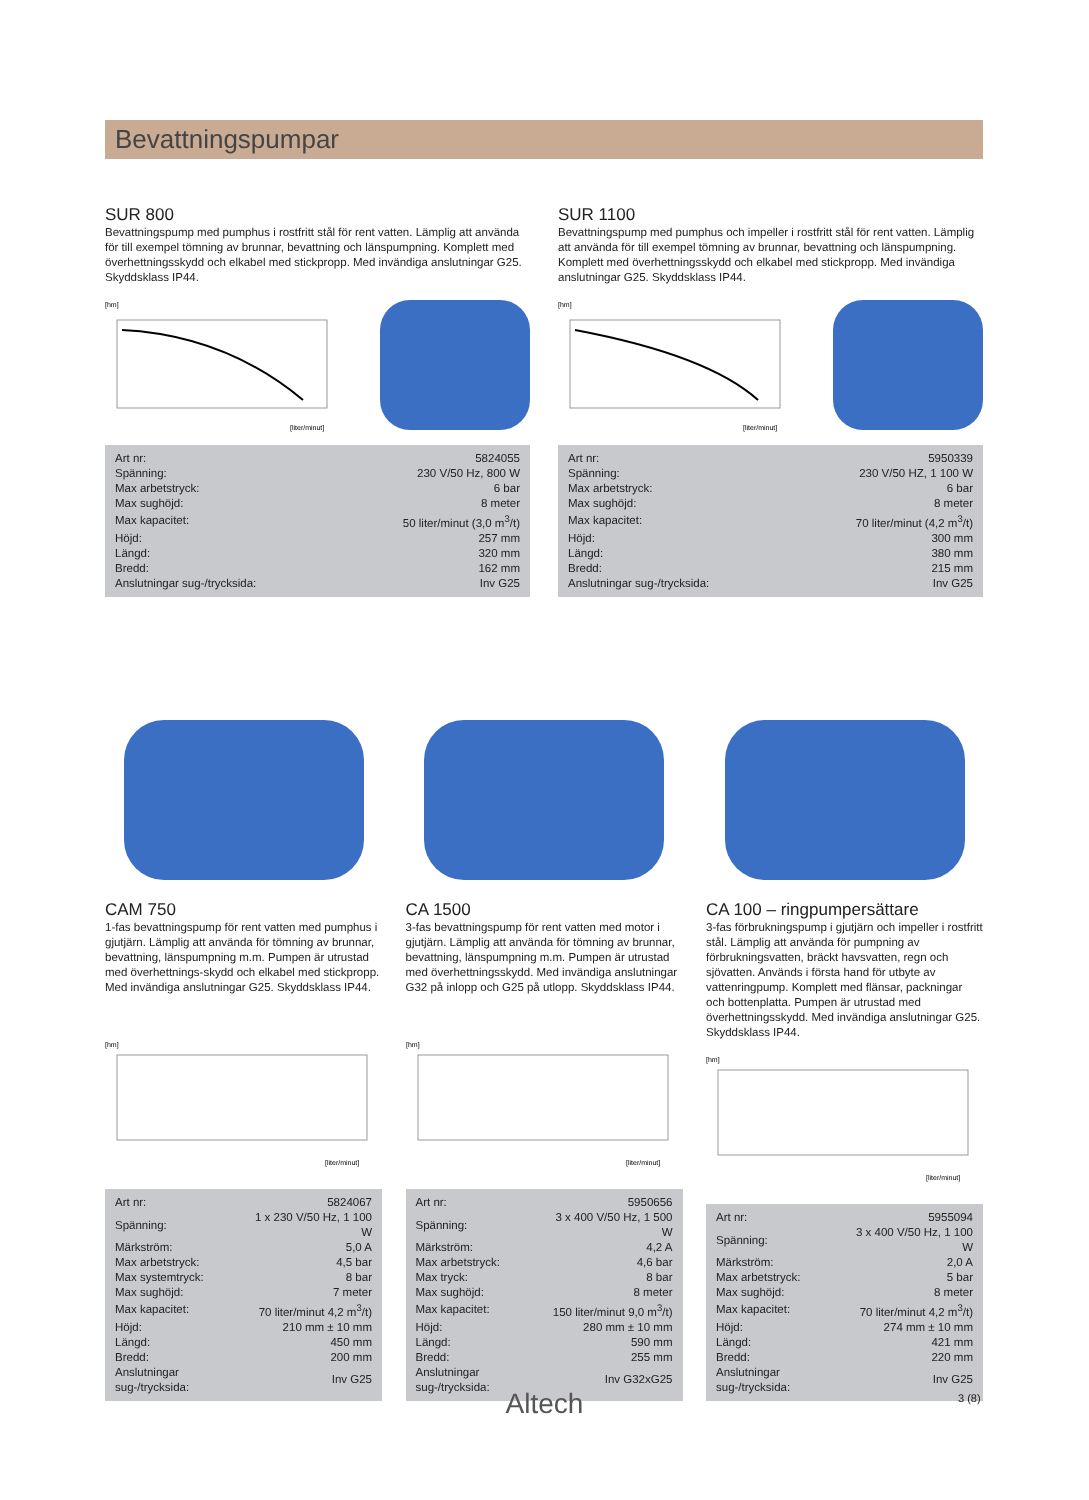Bevattningspumpar
SUR 800
Bevattningspump med pumphus i rostfritt stål för rent vatten. Lämplig att använda för till exempel tömning av brunnar, bevattning och länspumpning. Komplett med överhettningsskydd och elkabel med stickpropp. Med invändiga anslutningar G25. Skyddsklass IP44.
[hm]
[liter/minut]
| Art nr: | 5824055 |
| Spänning: | 230 V/50 Hz, 800 W |
| Max arbetstryck: | 6 bar |
| Max sughöjd: | 8 meter |
| Max kapacitet: | 50 liter/minut (3,0 m<sup>3</sup>/t) |
| Höjd: | 257 mm |
| Längd: | 320 mm |
| Bredd: | 162 mm |
| Anslutningar sug-/trycksida: | Inv G25 |
SUR 1100
Bevattningspump med pumphus och impeller i rostfritt stål för rent vatten. Lämplig att använda för till exempel tömning av brunnar, bevattning och länspumpning. Komplett med överhettningsskydd och elkabel med stickpropp. Med invändiga anslutningar G25. Skyddsklass IP44.
[hm]
[liter/minut]
| Art nr: | 5950339 |
| Spänning: | 230 V/50 HZ, 1 100 W |
| Max arbetstryck: | 6 bar |
| Max sughöjd: | 8 meter |
| Max kapacitet: | 70 liter/minut (4,2 m<sup>3</sup>/t) |
| Höjd: | 300 mm |
| Längd: | 380 mm |
| Bredd: | 215 mm |
| Anslutningar sug-/trycksida: | Inv G25 |
CAM 750
1-fas bevattningspump för rent vatten med pumphus i gjutjärn. Lämplig att använda för tömning av brunnar, bevattning, länspumpning m.m. Pumpen är utrustad med överhettnings-skydd och elkabel med stickpropp. Med invändiga anslutningar G25. Skyddsklass IP44.
[hm]
[liter/minut]
| Art nr: | 5824067 |
| Spänning: | 1 x 230 V/50 Hz, 1 100 W |
| Märkström: | 5,0 A |
| Max arbetstryck: | 4,5 bar |
| Max systemtryck: | 8 bar |
| Max sughöjd: | 7 meter |
| Max kapacitet: | 70 liter/minut 4,2 m<sup>3</sup>/t) |
| Höjd: | 210 mm ± 10 mm |
| Längd: | 450 mm |
| Bredd: | 200 mm |
| Anslutningar sug-/trycksida: | Inv G25 |
CA 1500
3-fas bevattningspump för rent vatten med motor i gjutjärn. Lämplig att använda för tömning av brunnar, bevattning, länspumpning m.m. Pumpen är utrustad med överhettningsskydd. Med invändiga anslutningar G32 på inlopp och G25 på utlopp. Skyddsklass IP44.
[hm]
[liter/minut]
| Art nr: | 5950656 |
| Spänning: | 3 x 400 V/50 Hz, 1 500 W |
| Märkström: | 4,2 A |
| Max arbetstryck: | 4,6 bar |
| Max tryck: | 8 bar |
| Max sughöjd: | 8 meter |
| Max kapacitet: | 150 liter/minut 9,0 m<sup>3</sup>/t) |
| Höjd: | 280 mm ± 10 mm |
| Längd: | 590 mm |
| Bredd: | 255 mm |
| Anslutningar sug-/trycksida: | Inv G32xG25 |
CA 100 – ringpumpersättare
3-fas förbrukningspump i gjutjärn och impeller i rostfritt stål. Lämplig att använda för pumpning av förbrukningsvatten, bräckt havsvatten, regn och sjövatten. Används i första hand för utbyte av vattenringpump. Komplett med flänsar, packningar och bottenplatta. Pumpen är utrustad med överhettningsskydd. Med invändiga anslutningar G25. Skyddsklass IP44.
[hm]
[liter/minut]
| Art nr: | 5955094 |
| Spänning: | 3 x 400 V/50 Hz, 1 100 W |
| Märkström: | 2,0 A |
| Max arbetstryck: | 5 bar |
| Max sughöjd: | 8 meter |
| Max kapacitet: | 70 liter/minut 4,2 m<sup>3</sup>/t) |
| Höjd: | 274 mm ± 10 mm |
| Längd: | 421 mm |
| Bredd: | 220 mm |
| Anslutningar sug-/trycksida: | Inv G25 |
Altech 3 (8)